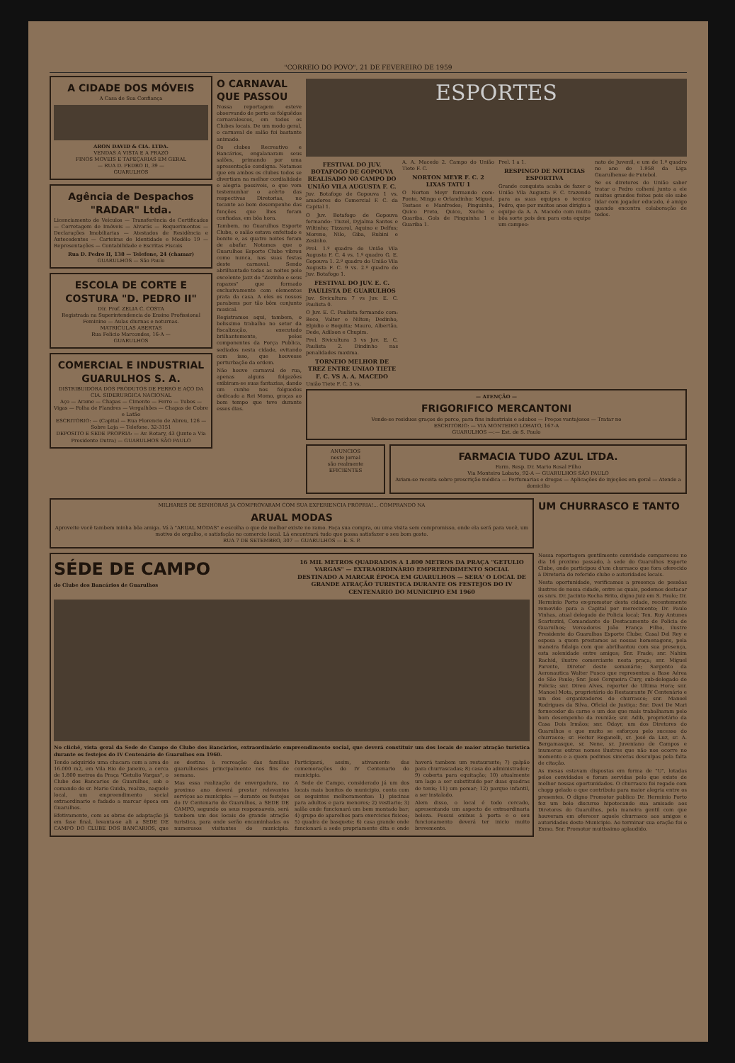"CORREIO DO POVO", 21 DE FEVEREIRO DE 1959
A CIDADE DOS MÓVEIS
A Casa de Sua Confiança
ARON DAVID & CIA. LTDA.
VENDAS A VISTA E A PRAZO
FINOS MOVEIS E TAPEÇARIAS EM GERAL
— RUA D. PEDRO II, 39 —
GUARULHOS
Agência de Despachos "RADAR" Ltda.
Licenciamento de Veículos — Transferência de Certificados — Corretagem de Imóveis — Alvarás — Requerimentos — Declarações Imobiliarias — Atestados de Residência e Antecedentes — Carteiras de Identidade e Modêlo 19 — Representações — Contabilidade e Escritas Fiscais
Rua D. Pedro II, 138 — Telefone, 24 (chamar)
GUARULHOS — São Paulo
ESCOLA DE CORTE E COSTURA "D. PEDRO II"
Dir. Prof. ZELIA C. COSTA
Registrada na Superintendencia do Ensino Profissional Feminino — Aulas diurnas e noturnas.
MATRICULAS ABERTAS
Rua Felicio Marcondes, 16-A —
GUARULHOS
COMERCIAL E INDUSTRIAL GUARULHOS S. A.
DISTRIBUIDORA DOS PRODUTOS DE FERRO E AÇO DA CIA. SIDERURGICA NACIONAL
Aço — Arame — Chapas — Cimento — Ferro — Tubos — Vigas — Folha de Flandres — Vergalhões — Chapas de Cobre e Latão
ESCRITORIO: — (Capital — Rua Florencio de Abreu, 126 — Sobre Loja — Telefone. 32-3151
DEPOSITO E SEDE PROPRIA: — Av. Rotary, 43 (Junto a Via Presidente Dutra) — GUARULHOS SÃO PAULO
O CARNAVAL QUE PASSOU
Nossa reportagem esteve observando de perto os folguêdos carnavalescos, em todos os Clubes locais. De um modo geral, o carnaval de salão foi bastante animado.
Os clubes Recreativo e Bancários, engalanaram seus salões, primando por uma apresentação condigna. Notamos que em ambos os clubes todos se divertiam na melhor cordialidade e alegria possiveis, o que vem testemunhar o acêrto das respectivas Diretorias, no tocante ao bom desempenho das funções que lhes foram confiadas, em bôa hora.
Tambem, no Guarulhos Esporte Clube, o salão estava enfeitado e bonito e, as quatro noites foram de abafar. Notamos que o Guarulhos Esporte Clube vibrou como nunca, nas suas festas deste carnaval. Sendo abrilhantado todas as noites pelo excelente Jazz do "Zezinho e seus rapazes" que formado exclusivamente com elementos prata da casa. A eles os nossos parabens por tão bôm conjunto musical.
Registramos aqui, tambem, o belissimo trabalho no setor da fiscalização, executado brilhantemente, pelos componentes da Força Publica, sediados nesta cidade, evitando com isso, que houvesse perturbação da ordem.
Não houve carnaval de rua, apenas alguns folgazões exibiram-se suas fantazias, dando um cunho nos folguedos dedicado a Rei Momo, graças ao bom tempo que teve durante esses dias.
ESPORTES
FESTIVAL DO JUV. BOTAFOGO DE GOPOUVA REALISADO NO CAMPO DO UNIÃO VILA AUGUSTA F. C.
Juv. Botafogo de Gopouva 1 vs. amadores do Comercial F. C. da Capital 1.
O Juv. Botafogo de Gopouva formando: Tiuzel, Dyjalma Santos e Wiltinho; Tizzarol, Aquino e Delfus; Moreno, Nilo, Giba, Rubini e Zesinho.
Prel. 1.º quadro do União Vila Augusta F. C. 4 vs. 1.º quadro G. E. Gopouva 1. 2.º quadro do União Vila Augusta F. C. 9 vs. 2.º quadro do Juv. Botafogo 1.
FESTIVAL DO JUV. E. C. PAULISTA DE GUARULHOS
Juv. Sivicultura 7 vs Juv. E. C. Paulista 0.
O Juv. E. C. Paulista formando com: Beco, Valter e Nilton; Dedinho, Elpidio e Boquita; Mauro, Albertão, Dede, Adilson e Chupim.
Prel. Sivicultura 3 vs Juv. E. C. Paulista 2. Dindinho nas penalidades maxima.
TORNEIO MELHOR DE TREZ ENTRE UNIAO TIETE F. C. VS A. A. MACEDO
União Tiete F. C. 3 vs.
A. A. Macedo 2. Campo do União Tiete F. C.
NORTON MEYR F. C. 2 LIXAS TATU 1
O Norton Meyr formando com: Ponte, Mingo e Orlandinho; Miguel, Testaes e Manfredes; Pinguinha, Quico Preto, Quico, Xuche e Guariba. Gols de Pinguinha 1 e Guariba 1.
Prel. 1 a 1.
RESPINGO DE NOTICIAS ESPORTIVA
Grande conquista acaba de fazer o União Vila Augusta F. C. trazendo para as suas equipes o tecnico Pedro, que por muitos anos dirigiu a equipe da A. A. Macedo com muito bôa sorte pois deu para esta equipe um campeo-
nato de Juvenil, e um de 1.º quadro no ano de 1.958 da Liga Guarulhense de Futebol.
Se os diretores do União saber tratar o Pedro colherá junto a ele muitos grandes feitos pois ele sabe lidar com jogador educado, é amigo quando encontra colaboração de todos.
— ATENÇÃO —
FRIGORIFICO MERCANTONI
Vende-se residuos graços de porco, para fins industriais e adubos — Preços vantajosos — Tratar no
ESCRITORIO: — VIA MONTEIRO LOBATO, 167-A
GUARULHOS —:— Est. de S. Paulo
ANUNCIOS
neste jornal
são realmente
EFICIENTES
FARMACIA TUDO AZUL LTDA.
Farm. Resp. Dr. Mario Rosal Filho
Via Monteiro Lobato, 92-A — GUARULHOS SÃO PAULO
Aviam-se receita sobre prescrição médica — Perfumarias e drogas — Aplicações de injeções em geral — Atende a domicilio
MILHARES DE SENHORAS JA COMPROVARAM COM SUA EXPERIENCIA PROPRIA!... COMPRANDO NA
ARUAL MODAS
Aproveite você tambem minha bôa amiga. Vá à "ARUAL MODAS" e escolha o que de melhor existe no ramo. Faça sua compra, ou uma visita sem compromisso, onde ela será para você, um motivo de orgulho, e satisfação no comercio local. Lá encontrará tudo que possa satisfazer o seu bom gosto.
RUA 7 DE SETEMBRO, 307 — GUARULHOS — E. S. P.
UM CHURRASCO E TANTO
SÉDE DE CAMPO
do Clube dos Bancários de Guarulhos
16 MIL METROS QUADRADOS A 1.800 METROS DA PRAÇA "GETULIO VARGAS" — EXTRAORDINÁRIO EMPREENDIMENTO SOCIAL DESTINADO A MARCAR ÉPOCA EM GUARULHOS — SERA' O LOCAL DE GRANDE ATRAÇÃO TURISTICA DURANTE OS FESTEJOS DO IV CENTENARIO DO MUNICIPIO EM 1960
No clichê, vista geral da Sede de Campo do Clube dos Bancários, extraordinário empreendimento social, que deverá constituir um dos locais de maior atração turística durante os festejos do IV Centenário de Guarulhos em 1960.
Tendo adquirido uma chacara com a area de 16.000 m2, em Vila Rio de Janeiro, a cerca de 1.800 metros da Praça "Getulio Vargas", o Clube dos Bancarios de Guarulhos, sob o comando do sr. Mario Guida, realiza, naquele local, um empreendimento social extraordinario e fadado a marcar época em Guarulhos.
Efetivamente, com as obras de adaptação já em fase final, levanta-se ali a SEDE DE CAMPO DO CLUBE DOS BANCARIOS, que se destina à recreação das familias guarulhenses principalmente nos fins de semana.
Mas essa realização de envergadura, no proximo ano deverá prestar relevantes serviços ao municipio: — durante os festejos do IV Centenario de Guarulhos, a SEDE DE CAMPO, segundo os seus responsaveis, será tambem um dos locais de grande atração turistica, para onde serão encaminhadas os numerosos visitantes do municipio. Participará, assim, ativamente das comemorações do IV Centenario do municipio.
A Sede de Campo, considerado já um dos locais mais bonitos do municipio, conta com os seguintes melhoramentos: 1) piscinas para adultos e para menores; 2) vestiario; 3) salão onde funcionará um bem montado bar; 4) grupo de aparelhos para exercicios fisicos; 5) quadra de basquete; 6) casa grande onde funcionará a sede propriamente dita e onde haverá tambem um restaurante; 7) galpão para churrascadas; 8) casa do administrador; 9) coberta para equitação; 10) atualmente um lago a ser substituido por duas quadras de tenis; 11) um pomar; 12) parque infantil, a ser instalado.
Alem disso, o local é todo cercado, apresentando um aspecto de extraordinaria beleza. Possui onibus à porta e o seu funcionamento deverá ter inicio muito brevemente.
Nossa reportagem gentilmente convidado compareceu no dia 16 proximo passado, à sede do Guarulhos Esporte Clube, onde participou d'um churrasco que fora oferecido à Diretoria do referido clube e autoridades locais.
Nesta oportunidade, verificamos a presença de pessôas ilustres de nossa cidade, entre as quais, podemos destacar os snrs. Dr. Jacinto Rocha Brito, digno Juiz em S. Paulo; Dr. Herminio Porto ex-promotor desta cidade, recentemente removido para a Capital por merecimento; Dr. Paulo Vinhas, atual delegado de Policia local; Ten. Ruy Antunes Scartezini, Comandante do Destacamento de Policia de Guarulhos; Vereadores João França Filho, ilustre Presidente do Guarulhos Esporte Clube; Casal Del Rey e esposa a quem prestamos as nossas homenagens, pela maneira fidalga com que abrilhantou com sua presença, esta solenidade entre amigos; Snr. Frade; snr. Nahim Rachid, ilustre comerciante nesta praça; snr. Miguel Parente, Diretor deste semanário; Sargento da Aeronautica Walter Fusco que representou a Base Aérea de São Paulo; Snr. José Cerqueira Cury, sub-delegado de Policia; snr. Direu Alves, reporter de Ultima Hora; snr. Manoel Mota, proprietário do Restaurante IV Centenário e um dos organizadores do churrasco; snr. Manoel Rodrigues da Silva, Oficial de Justiça; Snr. Davi De Mari fornecedor da carne e um dos que mais trabalharam pelo bom desempenho da reunião; snr. Adib, proprietário da Casa Dois Irmãos; snr. Odayr, um dos Diretores do Guarulhos e que muito se esforçou pelo sucesso do churrasco; sr. Heitor Reganelli, sr. José da Luz, sr. A. Bergamasque, sr. Nene, sr. Juveniano de Campos e inumeros outros nomes ilustres que não nos ocorre no momento e a quem pedimos sinceras desculpas pela falta de citação.
As mesas estavam dispostas em forma de "U", lotadas pelos convidados e foram servidas pelo que existe de melhor nessas oportunidades. O churrasco foi regado com chopp gelado o que contribuiu para maior alegria entre os presentes. O digno Promotor publico Dr. Herminio Porto fez um belo discurso hipotecando sua amisade aos Diretores do Guarulhos, pela maneira gentil com que houveram em oferecer aquele churrasco aos amigos e autoridades deste Municipio. Ao terminar sua oração foi o Exmo. Snr. Promotor muitissimo aplaudido.